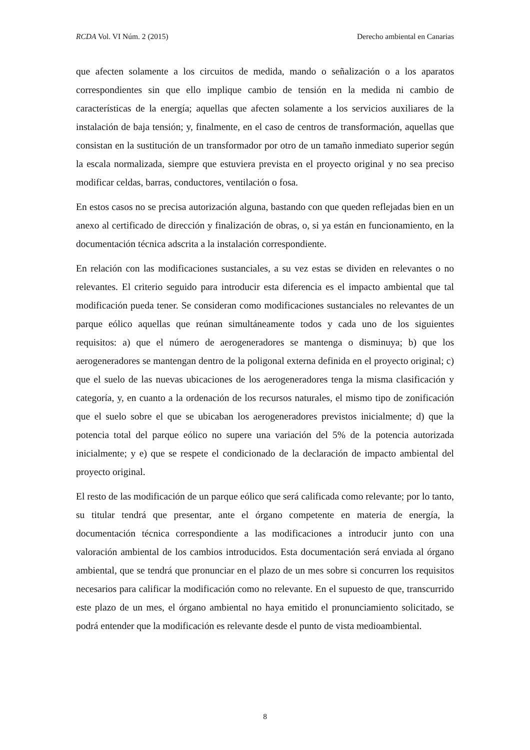RCDA Vol. VI Núm. 2 (2015) Derecho ambiental en Canarias
que afecten solamente a los circuitos de medida, mando o señalización o a los aparatos correspondientes sin que ello implique cambio de tensión en la medida ni cambio de características de la energía; aquellas que afecten solamente a los servicios auxiliares de la instalación de baja tensión; y, finalmente, en el caso de centros de transformación, aquellas que consistan en la sustitución de un transformador por otro de un tamaño inmediato superior según la escala normalizada, siempre que estuviera prevista en el proyecto original y no sea preciso modificar celdas, barras, conductores, ventilación o fosa.
En estos casos no se precisa autorización alguna, bastando con que queden reflejadas bien en un anexo al certificado de dirección y finalización de obras, o, si ya están en funcionamiento, en la documentación técnica adscrita a la instalación correspondiente.
En relación con las modificaciones sustanciales, a su vez estas se dividen en relevantes o no relevantes. El criterio seguido para introducir esta diferencia es el impacto ambiental que tal modificación pueda tener. Se consideran como modificaciones sustanciales no relevantes de un parque eólico aquellas que reúnan simultáneamente todos y cada uno de los siguientes requisitos: a) que el número de aerogeneradores se mantenga o disminuya; b) que los aerogeneradores se mantengan dentro de la poligonal externa definida en el proyecto original; c) que el suelo de las nuevas ubicaciones de los aerogeneradores tenga la misma clasificación y categoría, y, en cuanto a la ordenación de los recursos naturales, el mismo tipo de zonificación que el suelo sobre el que se ubicaban los aerogeneradores previstos inicialmente; d) que la potencia total del parque eólico no supere una variación del 5% de la potencia autorizada inicialmente; y e) que se respete el condicionado de la declaración de impacto ambiental del proyecto original.
El resto de las modificación de un parque eólico que será calificada como relevante; por lo tanto, su titular tendrá que presentar, ante el órgano competente en materia de energía, la documentación técnica correspondiente a las modificaciones a introducir junto con una valoración ambiental de los cambios introducidos. Esta documentación será enviada al órgano ambiental, que se tendrá que pronunciar en el plazo de un mes sobre si concurren los requisitos necesarios para calificar la modificación como no relevante. En el supuesto de que, transcurrido este plazo de un mes, el órgano ambiental no haya emitido el pronunciamiento solicitado, se podrá entender que la modificación es relevante desde el punto de vista medioambiental.
8